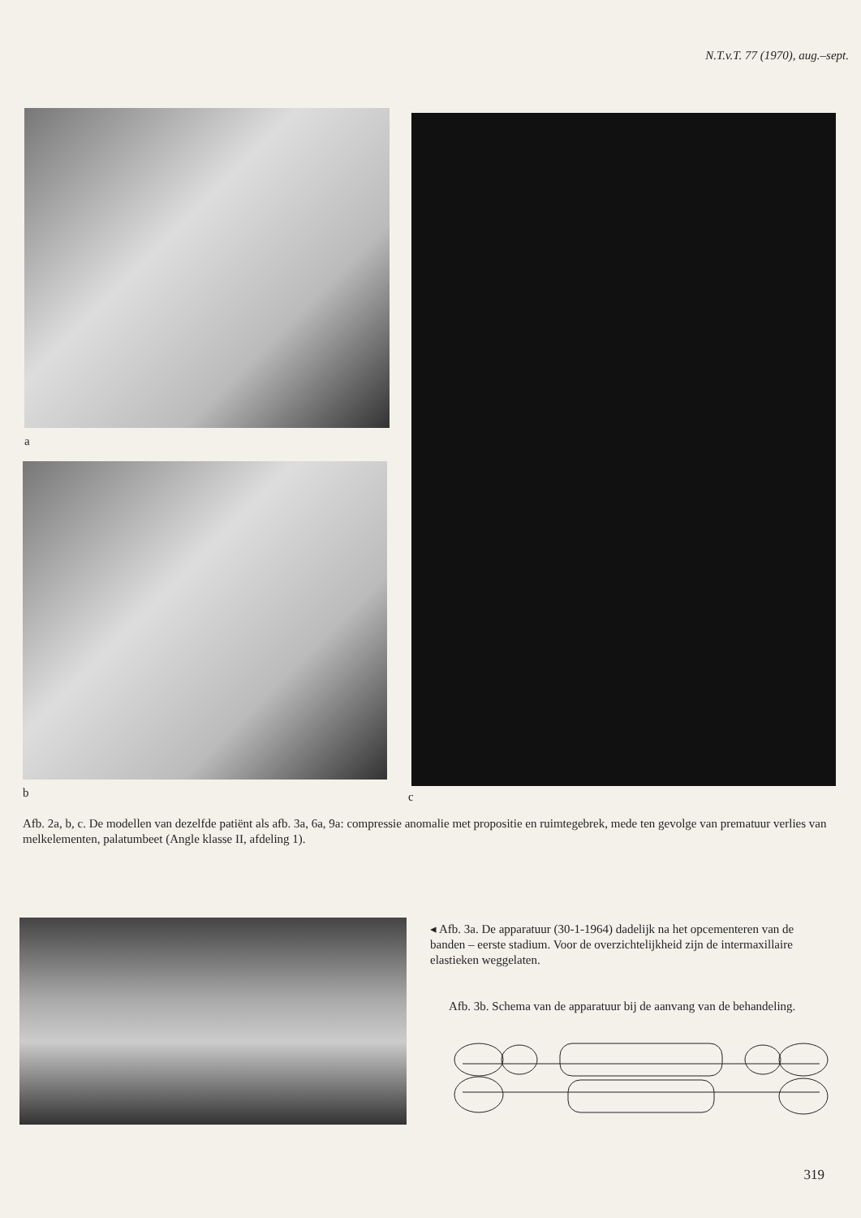N.T.v.T. 77 (1970), aug.–sept.
a
b c
Afb. 2a, b, c. De modellen van dezelfde patiënt als afb. 3a, 6a, 9a: compressie anomalie met propositie en ruimtegebrek, mede ten gevolge van prematuur verlies van melkelementen, palatumbeet (Angle klasse II, afdeling 1).
◂ Afb. 3a. De apparatuur (30-1-1964) dadelijk na het opcementeren van de banden – eerste stadium. Voor de overzichtelijkheid zijn de intermaxillaire elastieken weggelaten.
Afb. 3b. Schema van de apparatuur bij de aanvang van de behandeling.
319